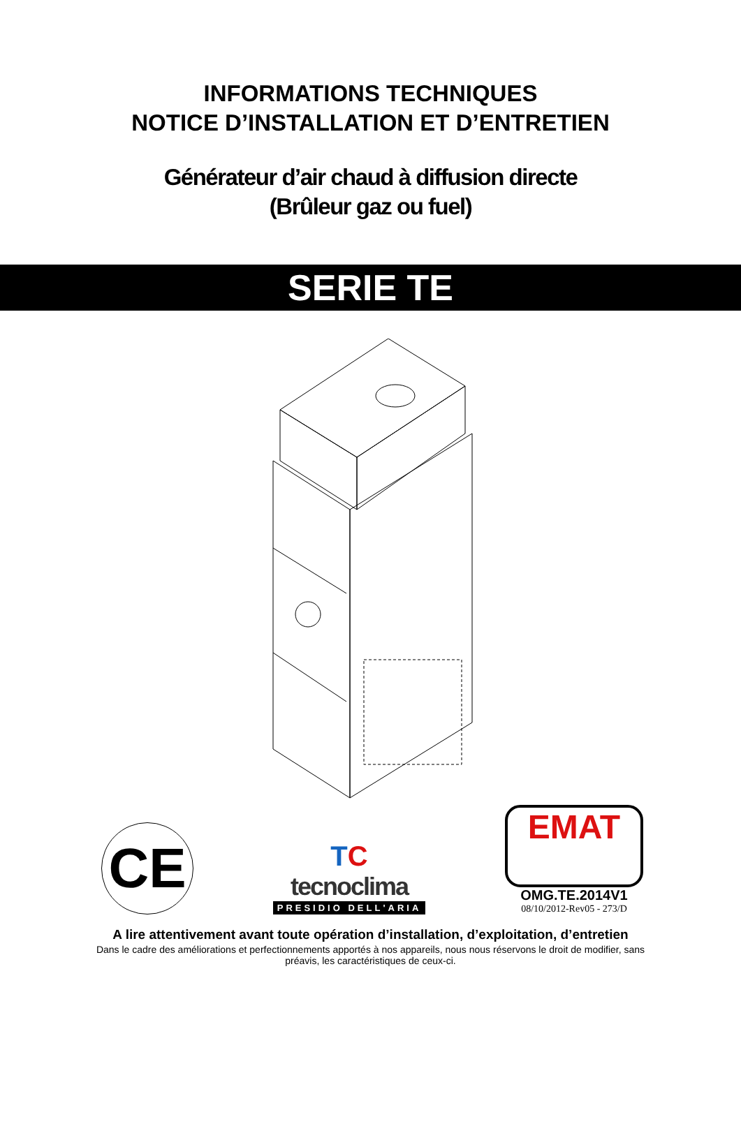INFORMATIONS TECHNIQUES
NOTICE D’INSTALLATION ET D’ENTRETIEN
Générateur d’air chaud à diffusion directe
(Brûleur gaz ou fuel)
SERIE TE
CE
TC
tecnoclima
PRESIDIO DELL'ARIA
EMAT
OMG.TE.2014V1
08/10/2012-Rev05 - 273/D
A lire attentivement avant toute opération d’installation, d’exploitation, d’entretien
Dans le cadre des améliorations et perfectionnements apportés à nos appareils, nous nous réservons le droit de modifier, sans préavis, les caractéristiques de ceux-ci.